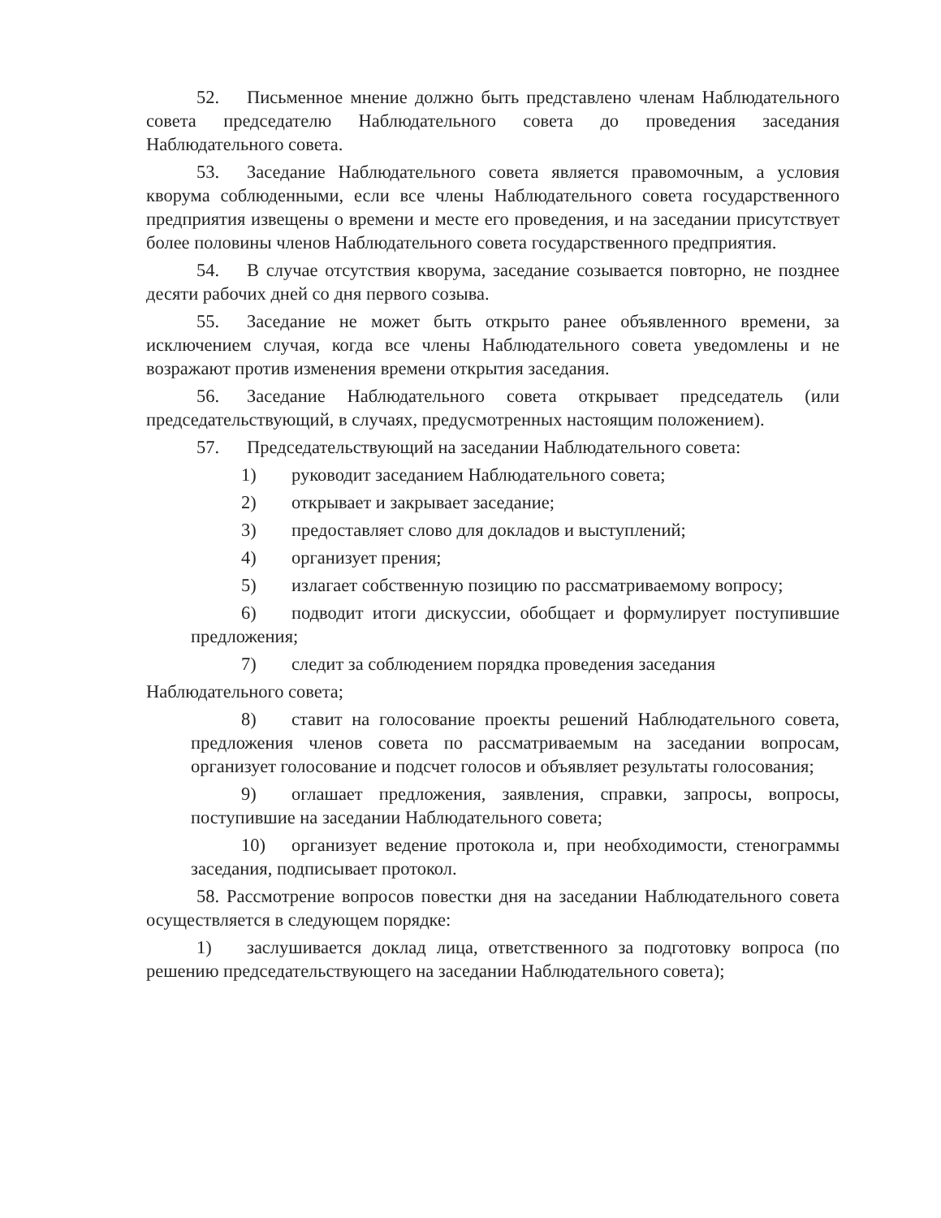52. Письменное мнение должно быть представлено членам Наблюдательного совета председателю Наблюдательного совета до проведения заседания Наблюдательного совета.
53. Заседание Наблюдательного совета является правомочным, а условия кворума соблюденными, если все члены Наблюдательного совета государственного предприятия извещены о времени и месте его проведения, и на заседании присутствует более половины членов Наблюдательного совета государственного предприятия.
54. В случае отсутствия кворума, заседание созывается повторно, не позднее десяти рабочих дней со дня первого созыва.
55. Заседание не может быть открыто ранее объявленного времени, за исключением случая, когда все члены Наблюдательного совета уведомлены и не возражают против изменения времени открытия заседания.
56. Заседание Наблюдательного совета открывает председатель (или председательствующий, в случаях, предусмотренных настоящим положением).
57. Председательствующий на заседании Наблюдательного совета:
1) руководит заседанием Наблюдательного совета;
2) открывает и закрывает заседание;
3) предоставляет слово для докладов и выступлений;
4) организует прения;
5) излагает собственную позицию по рассматриваемому вопросу;
6) подводит итоги дискуссии, обобщает и формулирует поступившие предложения;
7) следит за соблюдением порядка проведения заседания
Наблюдательного совета;
8) ставит на голосование проекты решений Наблюдательного совета, предложения членов совета по рассматриваемым на заседании вопросам, организует голосование и подсчет голосов и объявляет результаты голосования;
9) оглашает предложения, заявления, справки, запросы, вопросы, поступившие на заседании Наблюдательного совета;
10) организует ведение протокола и, при необходимости, стенограммы заседания, подписывает протокол.
58. Рассмотрение вопросов повестки дня на заседании Наблюдательного совета осуществляется в следующем порядке:
1) заслушивается доклад лица, ответственного за подготовку вопроса (по решению председательствующего на заседании Наблюдательного совета);